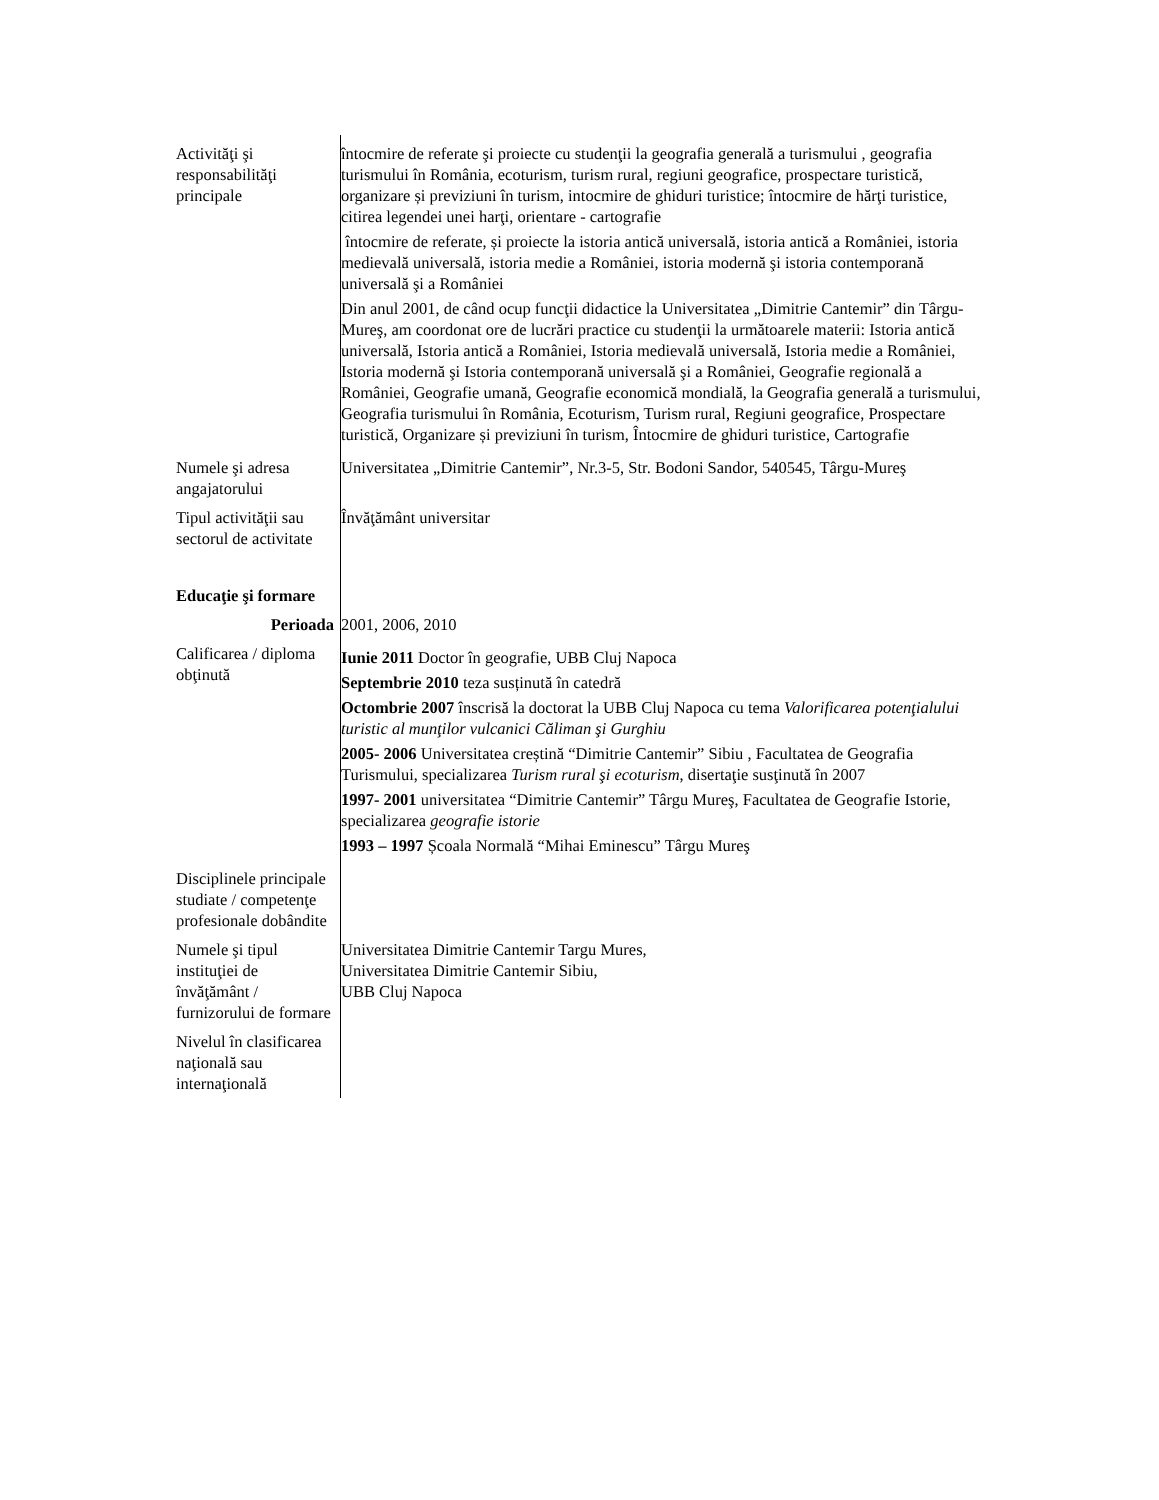| Activităţi şi responsabilităţi principale | întocmire de referate şi proiecte cu studenţii la geografia generală a turismului , geografia turismului în România, ecoturism, turism rural, regiuni geografice, prospectare turistică, organizare și previziuni în turism, intocmire de ghiduri turistice; întocmire de hărţi turistice, citirea legendei unei harţi, orientare - cartografie întocmire de referate, și proiecte la istoria antică universală, istoria antică a României, istoria medievală universală, istoria medie a României, istoria modernă şi istoria contemporană universală şi a României Din anul 2001, de când ocup funcţii didactice la Universitatea „Dimitrie Cantemir” din Târgu-Mureş, am coordonat ore de lucrări practice cu studenţii la următoarele materii: Istoria antică universală, Istoria antică a României, Istoria medievală universală, Istoria medie a României, Istoria modernă şi Istoria contemporană universală şi a României, Geografie regională a României, Geografie umană, Geografie economică mondială, la Geografia generală a turismului, Geografia turismului în România, Ecoturism, Turism rural, Regiuni geografice, Prospectare turistică, Organizare și previziuni în turism, Întocmire de ghiduri turistice, Cartografie |
| Numele şi adresa angajatorului | Universitatea „Dimitrie Cantemir”, Nr.3-5, Str. Bodoni Sandor, 540545, Târgu-Mureş |
| Tipul activităţii sau sectorul de activitate | Învăţământ universitar |
| Educaţie şi formare | |
| Perioada | 2001, 2006, 2010 |
| Calificarea / diploma obţinută | Iunie 2011 Doctor în geografie, UBB Cluj Napoca Septembrie 2010 teza susținută în catedră Octombrie 2007 înscrisă la doctorat la UBB Cluj Napoca cu tema Valorificarea potenţialului turistic al munţilor vulcanici Căliman şi Gurghiu 2005- 2006 Universitatea creștină “Dimitrie Cantemir” Sibiu , Facultatea de Geografia Turismului, specializarea Turism rural şi ecoturism , disertaţie susţinută în 2007 1997- 2001 universitatea “Dimitrie Cantemir” Târgu Mureş, Facultatea de Geografie Istorie, specializarea geografie istorie 1993 – 1997 Școala Normală “Mihai Eminescu” Târgu Mureş |
| Disciplinele principale studiate / competenţe profesionale dobândite | |
| Numele şi tipul instituţiei de învăţământ / furnizorului de formare | Universitatea Dimitrie Cantemir Targu Mures, Universitatea Dimitrie Cantemir Sibiu, UBB Cluj Napoca |
| Nivelul în clasificarea naţională sau internaţională | |